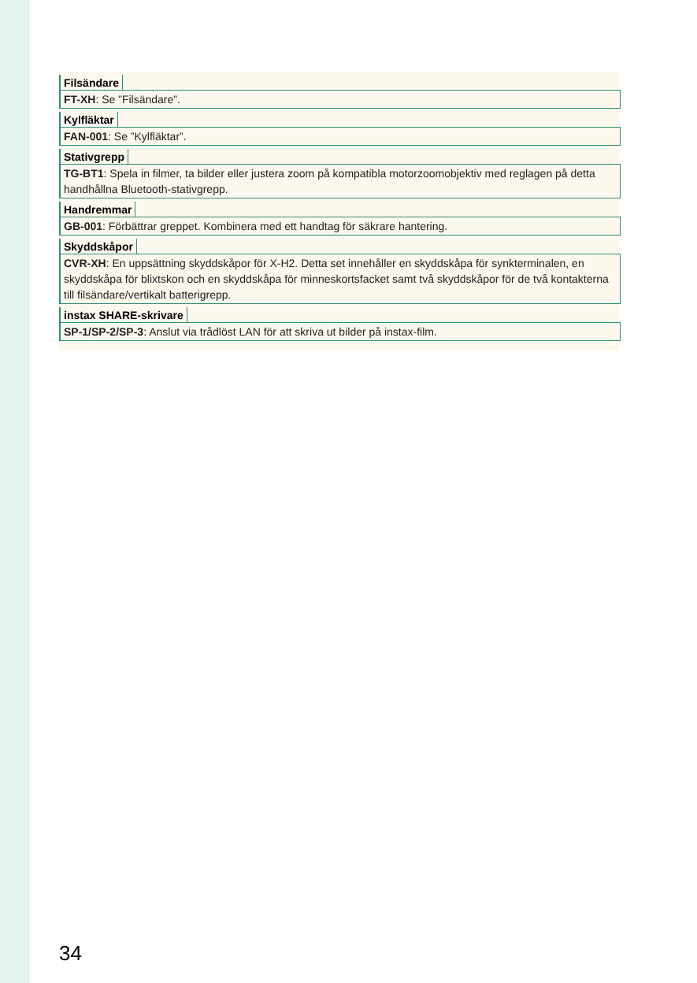Filsändare
FT-XH: Se ”Filsändare”.
Kylfläktar
FAN-001: Se ”Kylfläktar”.
Stativgrepp
TG-BT1: Spela in filmer, ta bilder eller justera zoom på kompatibla motorzoomobjektiv med reglagen på detta handhållna Bluetooth-stativgrepp.
Handremmar
GB-001: Förbättrar greppet. Kombinera med ett handtag för säkrare hantering.
Skyddskåpor
CVR-XH: En uppsättning skyddskåpor för X-H2. Detta set innehåller en skyddskåpa för synkterminalen, en skyddskåpa för blixtskon och en skyddskåpa för minneskortsfack­et samt två skyddskåpor för de två kontakterna till filsändare/vertikalt batterigrepp.
instax SHARE-skrivare
SP-1/SP-2/SP-3: Anslut via trådlöst LAN för att skriva ut bilder på instax-film.
34